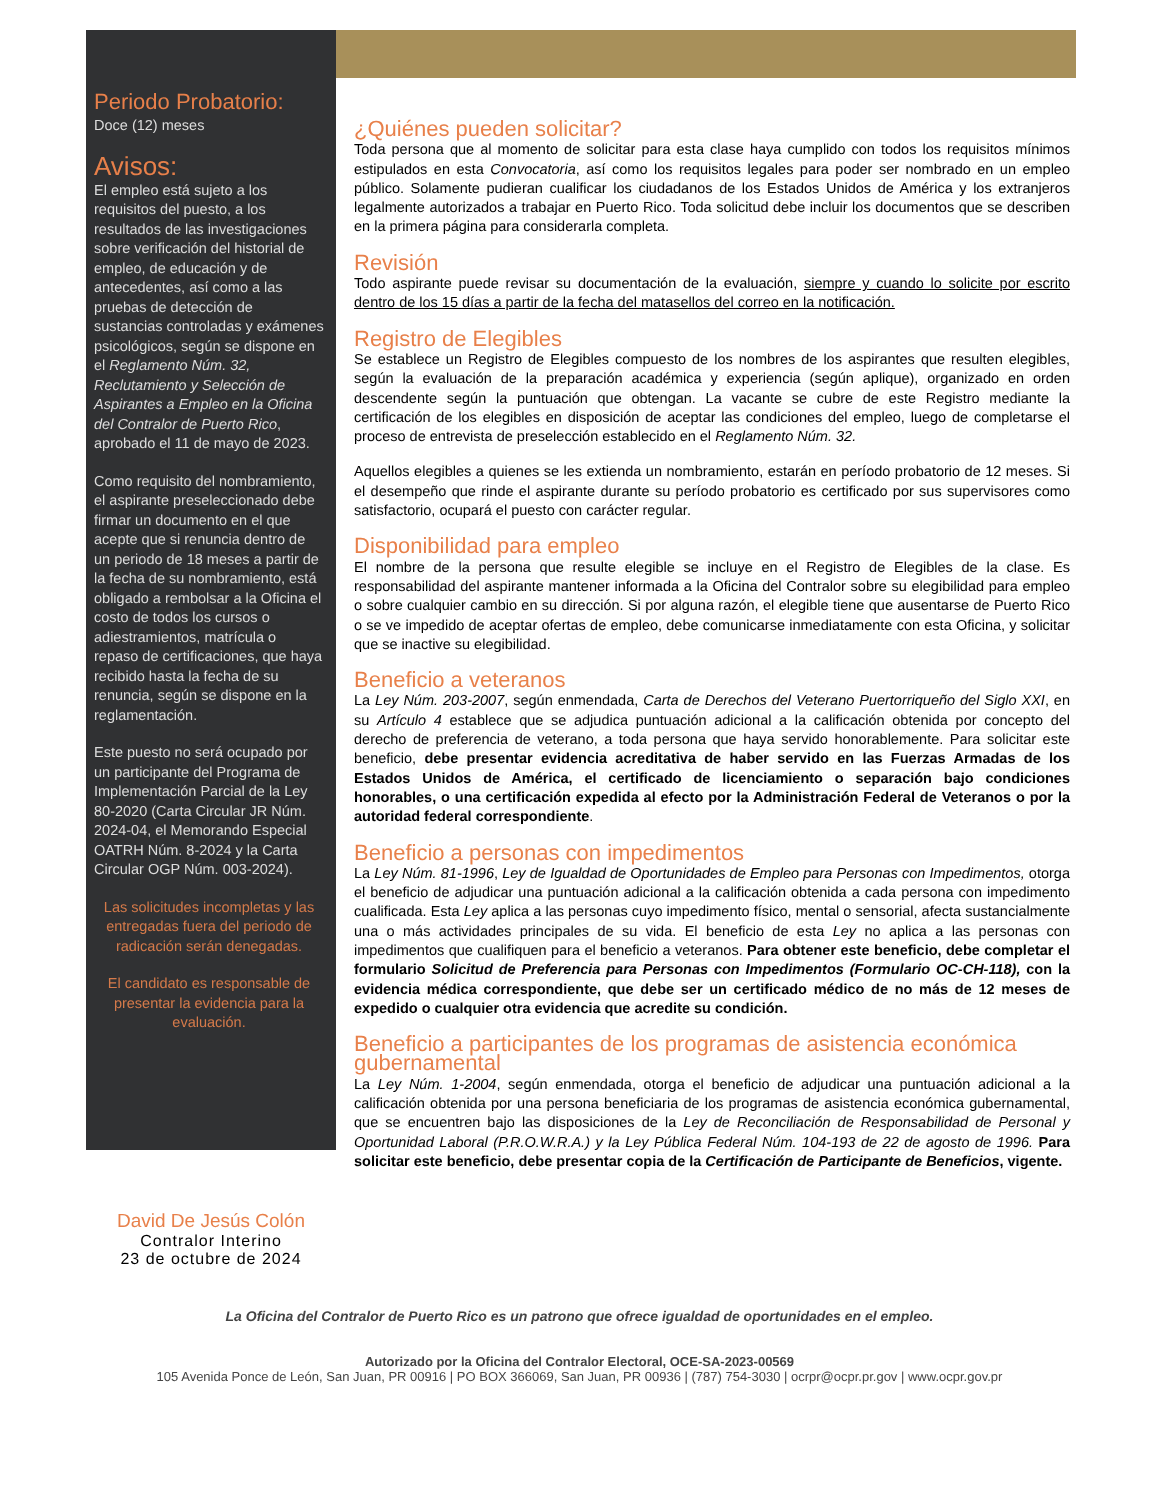Periodo Probatorio:
Doce (12) meses
Avisos:
El empleo está sujeto a los requisitos del puesto, a los resultados de las investigaciones sobre verificación del historial de empleo, de educación y de antecedentes, así como a las pruebas de detección de sustancias controladas y exámenes psicológicos, según se dispone en el Reglamento Núm. 32, Reclutamiento y Selección de Aspirantes a Empleo en la Oficina del Contralor de Puerto Rico, aprobado el 11 de mayo de 2023.
Como requisito del nombramiento, el aspirante preseleccionado debe firmar un documento en el que acepte que si renuncia dentro de un periodo de 18 meses a partir de la fecha de su nombramiento, está obligado a rembolsar a la Oficina el costo de todos los cursos o adiestramientos, matrícula o repaso de certificaciones, que haya recibido hasta la fecha de su renuncia, según se dispone en la reglamentación.
Este puesto no será ocupado por un participante del Programa de Implementación Parcial de la Ley 80-2020 (Carta Circular JR Núm. 2024-04, el Memorando Especial OATRH Núm. 8-2024 y la Carta Circular OGP Núm. 003-2024).
Las solicitudes incompletas y las entregadas fuera del periodo de radicación serán denegadas.
El candidato es responsable de presentar la evidencia para la evaluación.
David De Jesús Colón
Contralor Interino
23 de octubre de 2024
¿Quiénes pueden solicitar?
Toda persona que al momento de solicitar para esta clase haya cumplido con todos los requisitos mínimos estipulados en esta Convocatoria, así como los requisitos legales para poder ser nombrado en un empleo público. Solamente pudieran cualificar los ciudadanos de los Estados Unidos de América y los extranjeros legalmente autorizados a trabajar en Puerto Rico. Toda solicitud debe incluir los documentos que se describen en la primera página para considerarla completa.
Revisión
Todo aspirante puede revisar su documentación de la evaluación, siempre y cuando lo solicite por escrito dentro de los 15 días a partir de la fecha del matasellos del correo en la notificación.
Registro de Elegibles
Se establece un Registro de Elegibles compuesto de los nombres de los aspirantes que resulten elegibles, según la evaluación de la preparación académica y experiencia (según aplique), organizado en orden descendente según la puntuación que obtengan. La vacante se cubre de este Registro mediante la certificación de los elegibles en disposición de aceptar las condiciones del empleo, luego de completarse el proceso de entrevista de preselección establecido en el Reglamento Núm. 32.
Aquellos elegibles a quienes se les extienda un nombramiento, estarán en período probatorio de 12 meses. Si el desempeño que rinde el aspirante durante su período probatorio es certificado por sus supervisores como satisfactorio, ocupará el puesto con carácter regular.
Disponibilidad para empleo
El nombre de la persona que resulte elegible se incluye en el Registro de Elegibles de la clase. Es responsabilidad del aspirante mantener informada a la Oficina del Contralor sobre su elegibilidad para empleo o sobre cualquier cambio en su dirección. Si por alguna razón, el elegible tiene que ausentarse de Puerto Rico o se ve impedido de aceptar ofertas de empleo, debe comunicarse inmediatamente con esta Oficina, y solicitar que se inactive su elegibilidad.
Beneficio a veteranos
La Ley Núm. 203-2007, según enmendada, Carta de Derechos del Veterano Puertorriqueño del Siglo XXI, en su Artículo 4 establece que se adjudica puntuación adicional a la calificación obtenida por concepto del derecho de preferencia de veterano, a toda persona que haya servido honorablemente. Para solicitar este beneficio, debe presentar evidencia acreditativa de haber servido en las Fuerzas Armadas de los Estados Unidos de América, el certificado de licenciamiento o separación bajo condiciones honorables, o una certificación expedida al efecto por la Administración Federal de Veteranos o por la autoridad federal correspondiente.
Beneficio a personas con impedimentos
La Ley Núm. 81-1996, Ley de Igualdad de Oportunidades de Empleo para Personas con Impedimentos, otorga el beneficio de adjudicar una puntuación adicional a la calificación obtenida a cada persona con impedimento cualificada. Esta Ley aplica a las personas cuyo impedimento físico, mental o sensorial, afecta sustancialmente una o más actividades principales de su vida. El beneficio de esta Ley no aplica a las personas con impedimentos que cualifiquen para el beneficio a veteranos. Para obtener este beneficio, debe completar el formulario Solicitud de Preferencia para Personas con Impedimentos (Formulario OC-CH-118), con la evidencia médica correspondiente, que debe ser un certificado médico de no más de 12 meses de expedido o cualquier otra evidencia que acredite su condición.
Beneficio a participantes de los programas de asistencia económica gubernamental
La Ley Núm. 1-2004, según enmendada, otorga el beneficio de adjudicar una puntuación adicional a la calificación obtenida por una persona beneficiaria de los programas de asistencia económica gubernamental, que se encuentren bajo las disposiciones de la Ley de Reconciliación de Responsabilidad de Personal y Oportunidad Laboral (P.R.O.W.R.A.) y la Ley Pública Federal Núm. 104-193 de 22 de agosto de 1996. Para solicitar este beneficio, debe presentar copia de la Certificación de Participante de Beneficios, vigente.
La Oficina del Contralor de Puerto Rico es un patrono que ofrece igualdad de oportunidades en el empleo.
Autorizado por la Oficina del Contralor Electoral, OCE-SA-2023-00569
105 Avenida Ponce de León, San Juan, PR 00916 | PO BOX 366069, San Juan, PR 00936 | (787) 754-3030 | ocrpr@ocpr.pr.gov | www.ocpr.gov.pr